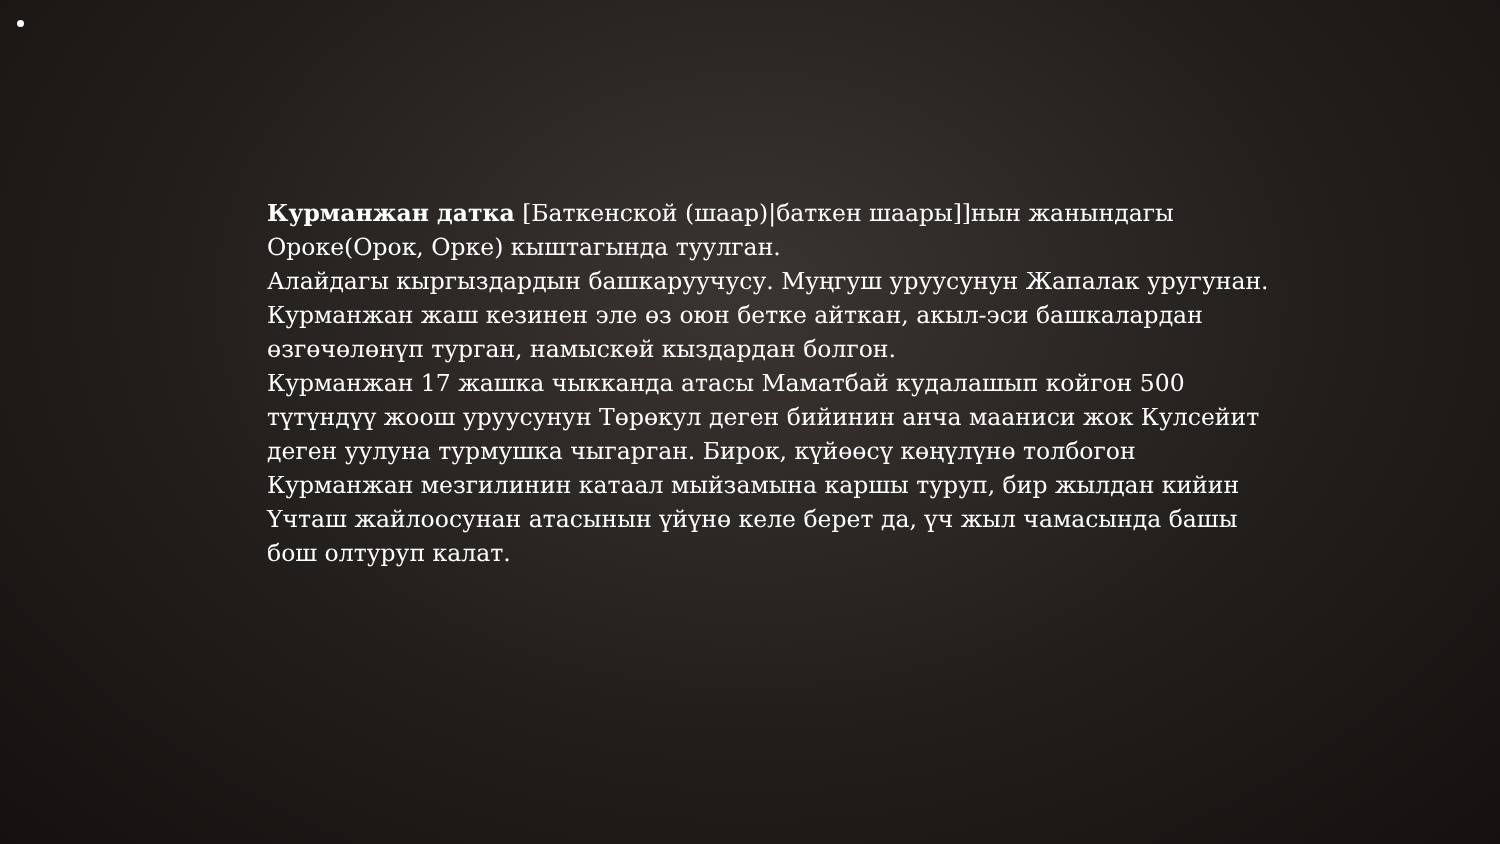Курманжан датка [Баткенской (шаар)|баткен шаары]]нын жанындагы Ороке(Орок, Орке) кыштагында туулган.
Алайдагы кыргыздардын башкаруучусу. Муңгуш уруусунун Жапалак уругунан. Курманжан жаш кезинен эле өз оюн бетке айткан, акыл-эси башкалардан өзгөчөлөнүп турган, намыскөй кыздардан болгон.
Курманжан 17 жашка чыкканда атасы Маматбай кудалашып койгон 500 түтүндүү жоош уруусунун Төрөкул деген бийинин анча мааниси жок Кулсейит деген уулуна турмушка чыгарган. Бирок, күйөөсү көңүлүнө толбогон Курманжан мезгилинин катаал мыйзамына каршы туруп, бир жылдан кийин Үчташ жайлоосунан атасынын үйүнө келе берет да, үч жыл чамасында башы бош олтуруп калат.